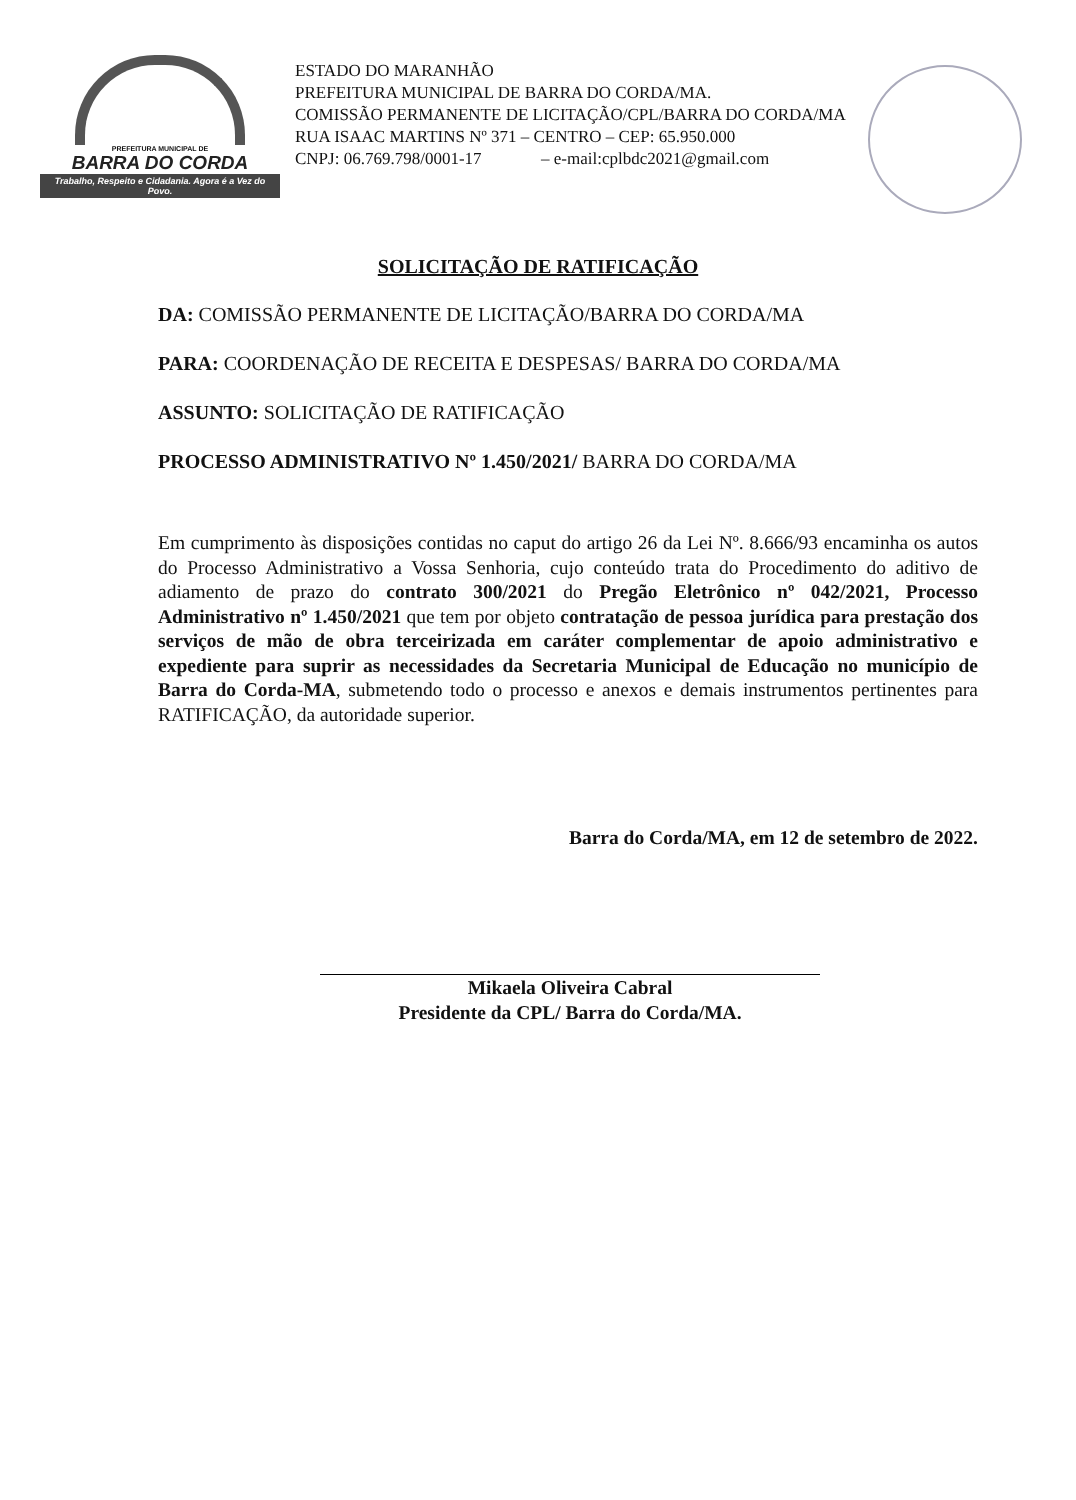PREFEITURA MUNICIPAL DE
BARRA DO CORDA
Trabalho, Respeito e Cidadania. Agora é a Vez do Povo.
ESTADO DO MARANHÃO
PREFEITURA MUNICIPAL DE BARRA DO CORDA/MA.
COMISSÃO PERMANENTE DE LICITAÇÃO/CPL/BARRA DO CORDA/MA
RUA ISAAC MARTINS Nº 371 – CENTRO – CEP: 65.950.000
CNPJ: 06.769.798/0001-17 – e-mail:cplbdc2021@gmail.com
SOLICITAÇÃO DE RATIFICAÇÃO
DA: COMISSÃO PERMANENTE DE LICITAÇÃO/BARRA DO CORDA/MA
PARA: COORDENAÇÃO DE RECEITA E DESPESAS/ BARRA DO CORDA/MA
ASSUNTO: SOLICITAÇÃO DE RATIFICAÇÃO
PROCESSO ADMINISTRATIVO Nº 1.450/2021/ BARRA DO CORDA/MA
Em cumprimento às disposições contidas no caput do artigo 26 da Lei Nº. 8.666/93 encaminha os autos do Processo Administrativo a Vossa Senhoria, cujo conteúdo trata do Procedimento do aditivo de adiamento de prazo do contrato 300/2021 do Pregão Eletrônico nº 042/2021, Processo Administrativo nº 1.450/2021 que tem por objeto contratação de pessoa jurídica para prestação dos serviços de mão de obra terceirizada em caráter complementar de apoio administrativo e expediente para suprir as necessidades da Secretaria Municipal de Educação no município de Barra do Corda-MA, submetendo todo o processo e anexos e demais instrumentos pertinentes para RATIFICAÇÃO, da autoridade superior.
Barra do Corda/MA, em 12 de setembro de 2022.
Mikaela Oliveira Cabral
Presidente da CPL/ Barra do Corda/MA.